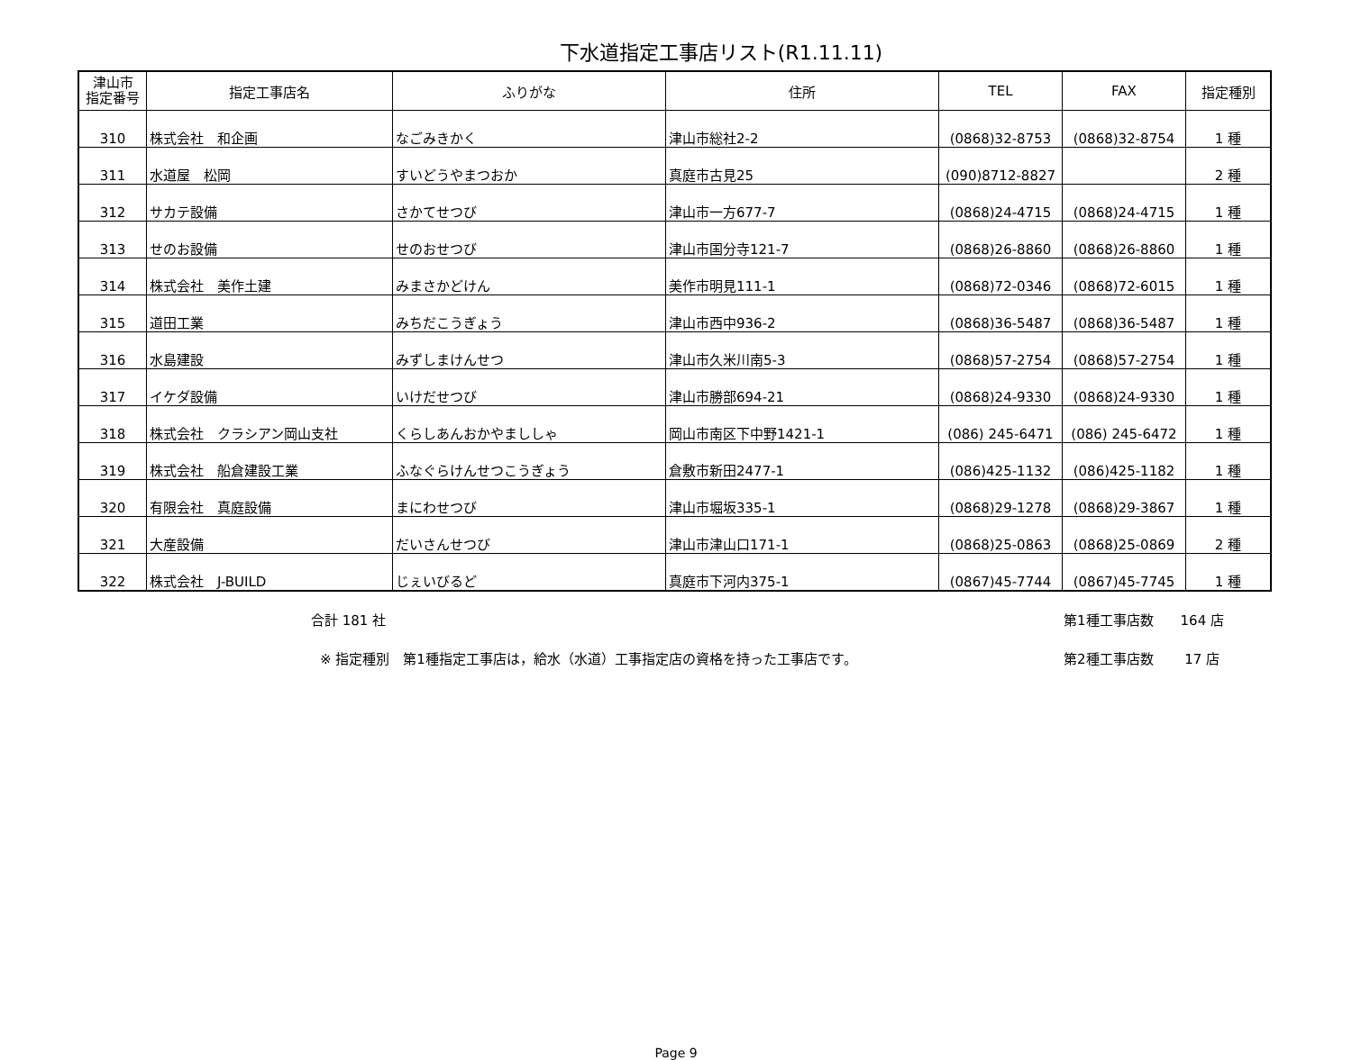下水道指定工事店リスト(R1.11.11)
| 津山市 指定番号 | 指定工事店名 | ふりがな | 住所 | TEL | FAX | 指定種別 |
| --- | --- | --- | --- | --- | --- | --- |
| 310 | 株式会社 和企画 | なごみきかく | 津山市総社2-2 | (0868)32-8753 | (0868)32-8754 | 1 種 |
| 311 | 水道屋 松岡 | すいどうやまつおか | 真庭市古見25 | (090)8712-8827 | | 2 種 |
| 312 | サカテ設備 | さかてせつび | 津山市一方677-7 | (0868)24-4715 | (0868)24-4715 | 1 種 |
| 313 | せのお設備 | せのおせつび | 津山市国分寺121-7 | (0868)26-8860 | (0868)26-8860 | 1 種 |
| 314 | 株式会社 美作土建 | みまさかどけん | 美作市明見111-1 | (0868)72-0346 | (0868)72-6015 | 1 種 |
| 315 | 道田工業 | みちだこうぎょう | 津山市西中936-2 | (0868)36-5487 | (0868)36-5487 | 1 種 |
| 316 | 水島建設 | みずしまけんせつ | 津山市久米川南5-3 | (0868)57-2754 | (0868)57-2754 | 1 種 |
| 317 | イケダ設備 | いけだせつび | 津山市勝部694-21 | (0868)24-9330 | (0868)24-9330 | 1 種 |
| 318 | 株式会社 クラシアン岡山支社 | くらしあんおかやまししゃ | 岡山市南区下中野1421-1 | (086) 245-6471 | (086) 245-6472 | 1 種 |
| 319 | 株式会社 船倉建設工業 | ふなぐらけんせつこうぎょう | 倉敷市新田2477-1 | (086)425-1132 | (086)425-1182 | 1 種 |
| 320 | 有限会社 真庭設備 | まにわせつび | 津山市堀坂335-1 | (0868)29-1278 | (0868)29-3867 | 1 種 |
| 321 | 大産設備 | だいさんせつび | 津山市津山口171-1 | (0868)25-0863 | (0868)25-0869 | 2 種 |
| 322 | 株式会社 J-BUILD | じぇいびるど | 真庭市下河内375-1 | (0867)45-7744 | (0867)45-7745 | 1 種 |
合計 181 社 第1種工事店数　　164 店
※ 指定種別　第1種指定工事店は，給水（水道）工事指定店の資格を持った工事店です。 第2種工事店数　　 17 店
Page 9